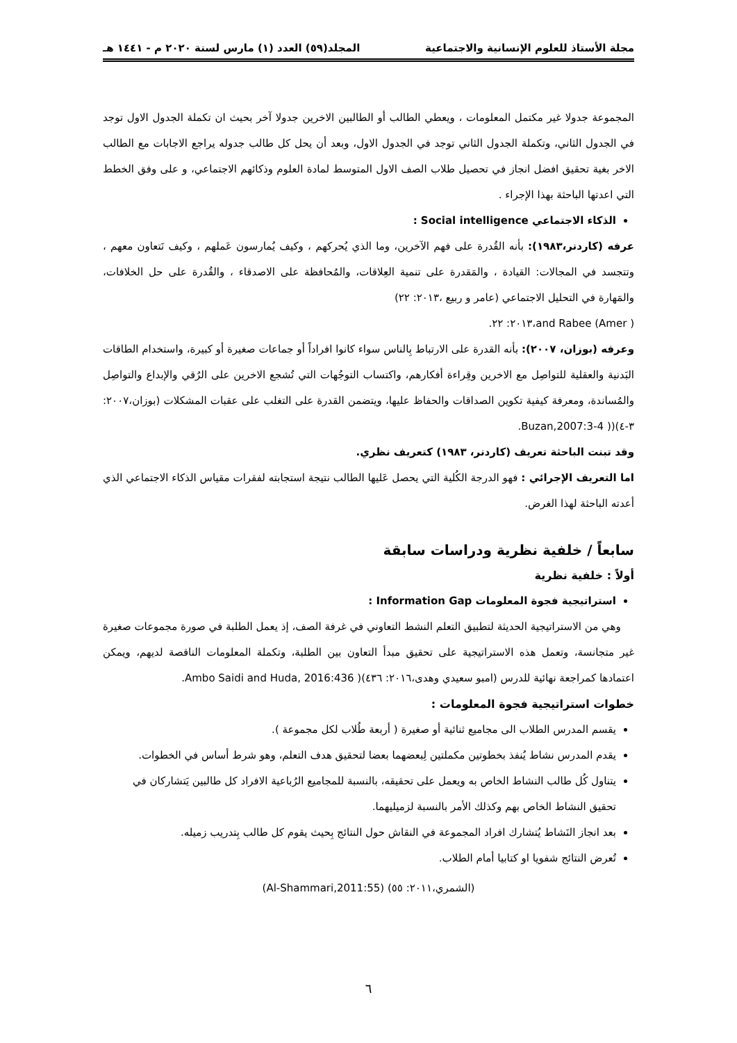مجلة الأستاذ للعلوم الإنسانية والاجتماعية المجلد(٥٩) العدد (١) مارس لسنة ٢٠٢٠ م - ١٤٤١ هـ
المجموعة جدولا غير مكتمل المعلومات ، ويعطي الطالب أو الطالبين الاخرين جدولا آخر بحيث ان تكملة الجدول الاول توجد في الجدول الثاني، وتكملة الجدول الثاني توجد في الجدول الاول، وبعد أن يحل كل طالب جدوله يراجع الاجابات مع الطالب الاخر بغية تحقيق افضل انجاز في تحصيل طلاب الصف الاول المتوسط لمادة العلوم وذكائهم الاجتماعي، و على وفق الخطط التي اعدتها الباحثة بهذا الإجراء .
الذكاء الاجتماعي Social intelligence :
عرفه (كاردنر،١٩٨٣): بأنه القُدرة على فهم الآخرين، وما الذي يُحركهم ، وكيف يُمارسون عَملهم ، وكيف نَتعاون معهم ، وتتجسد في المجالات: القيادة ، والمَقدرة على تنمية العِلاقات، والمُحافظة على الاصدقاء ، والقُدرة على حل الخلافات، والمَهارة في التحليل الاجتماعي (عامر و ربيع ،٢٠١٣: ٢٢)
( Amer) and Rabee،٢٠١٣: ٢٢.
وعرفه (بوزان، ٢٠٠٧): بأنه القدرة على الارتباط بِالناس سواء كانوا افراداً أو جماعات صغيرة أو كبيرة، واستخدام الطاقات البَدنية والعقلية للتواصِل مع الاخرين وقِراءة أفكارهم، واكتساب التوجُهات التي تُشجع الاخرين على الرُقي والإبداع والتواصِل والمُساندة، ومعرفة كيفية تكوين الصداقات والحفاظ عليها، ويتضمن القدرة على التغلب على عقبات المشكلات (بوزان،٢٠٠٧: ٣-٤)(( Buzan,2007:3-4.
وقد تبنت الباحثة تعريف (كاردنر، ١٩٨٣) كتعريف نظري.
اما التعريف الإجرائي : فهو الدرجة الكُلية التي يحصل عَليها الطالب نتيجة استجابته لفقرات مقياس الذكاء الاجتماعي الذي أعدته الباحثة لهذا الغرض.
سابعاً / خلفية نظرية ودراسات سابقة
أولاً : خلفية نظرية
استراتيجية فجوة المعلومات Information Gap :
وهي من الاستراتيجية الحديثة لتطبيق التعلم النشط التعاوني في غرفة الصف، إذ يعمل الطلبة في صورة مجموعات صغيرة غير متجانسة، وتعمل هذه الاستراتيجية على تحقيق مبدأ التعاون بين الطلبة، وتكملة المعلومات الناقصة لديهم، ويمكن اعتمادها كمراجعة نهائية للدرس (امبو سعيدي وهدى،٢٠١٦: ٤٣٦)( Ambo Saidi and Huda, 2016:436.
خطوات استراتيجية فجوة المعلومات :
يقسم المدرس الطلاب الى مجاميع ثنائية أو صغيرة ( أربعة طُلاب لكل مجموعة ).
يقدم المدرس نشاط يُنفذ بخطوتين مكملتين لِبعضهما بعضا لتحقيق هدف التعلم، وهو شرط أساس في الخطوات.
يتناول كُل طالب النشاط الخاص به ويعمل على تحقيقه، بالنسبة للمجاميع الرُباعية الافراد كل طالبين يَتشاركان في تحقيق النشاط الخاص بهم وكذلك الأمر بالنسبة لزميليهما.
بعد انجاز النَشاط يُتشارك افراد المجموعة في النقاش حول النتائج بِحيث يقوم كل طالب بِتدريب زميله.
تُعرض النتائج شفويا او كتابيا أمام الطلاب.
(الشمري،٢٠١١: ٥٥) (Al-Shammari,2011:55)
٦